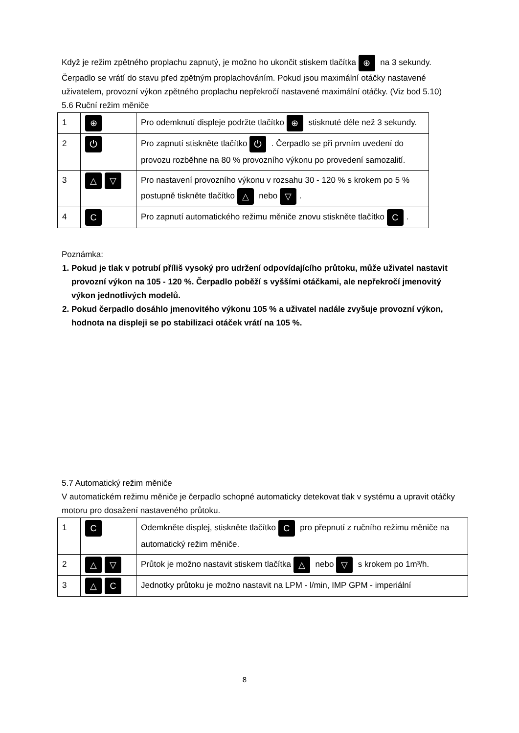Když je režim zpětného proplachu zapnutý, je možno ho ukončit stiskem tlačítka ⊕ na 3 sekundy. Čerpadlo se vrátí do stavu před zpětným proplachováním. Pokud jsou maximální otáčky nastavené uživatelem, provozní výkon zpětného proplachu nepřekročí nastavené maximální otáčky. (Viz bod 5.10)
5.6 Ruční režim měniče
| 1 | ⊕ | Pro odemknutí displeje podržte tlačítko ⊕ stisknuté déle než 3 sekundy. |
| 2 | ⏻ | Pro zapnutí stiskněte tlačítko ⏻ . Čerpadlo se při prvním uvedení do provozu rozběhne na 80 % provozního výkonu po provedení samozalití. |
| 3 | △ ▽ | Pro nastavení provozního výkonu v rozsahu 30 - 120 % s krokem po 5 % postupně tiskněte tlačítko △ nebo ▽ . |
| 4 | C | Pro zapnutí automatického režimu měniče znovu stiskněte tlačítko C . |
Poznámka:
1. Pokud je tlak v potrubí příliš vysoký pro udržení odpovídajícího průtoku, může uživatel nastavit provozní výkon na 105 - 120 %. Čerpadlo poběží s vyššími otáčkami, ale nepřekročí jmenovitý výkon jednotlivých modelů.
2. Pokud čerpadlo dosáhlo jmenovitého výkonu 105 % a uživatel nadále zvyšuje provozní výkon, hodnota na displeji se po stabilizaci otáček vrátí na 105 %.
5.7 Automatický režim měniče
V automatickém režimu měniče je čerpadlo schopné automaticky detekovat tlak v systému a upravit otáčky motoru pro dosažení nastaveného průtoku.
| 1 | C | Odemkněte displej, stiskněte tlačítko C pro přepnutí z ručního režimu měniče na automatický režim měniče. |
| 2 | △ ▽ | Průtok je možno nastavit stiskem tlačítka △ nebo ▽ s krokem po 1m³/h. |
| 3 | △ C | Jednotky průtoku je možno nastavit na LPM - l/min, IMP GPM - imperiální |
8